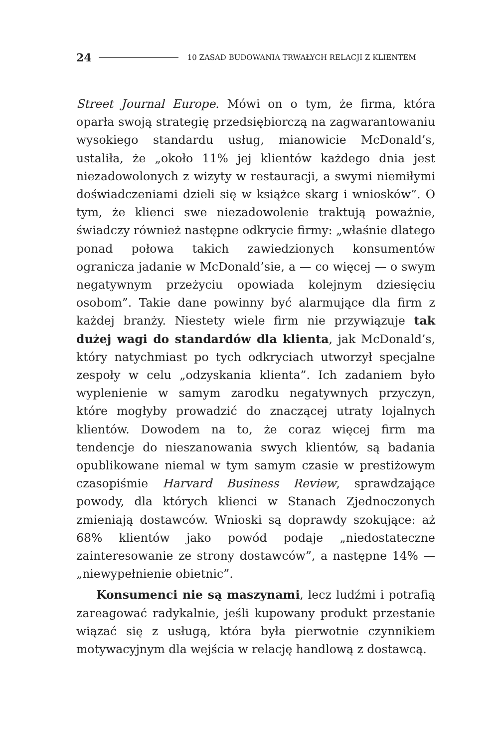24 10 ZASAD BUDOWANIA TRWAŁYCH RELACJI Z KLIENTEM
Street Journal Europe. Mówi on o tym, że firma, która oparła swoją strategię przedsiębiorczą na zagwarantowaniu wysokiego standardu usług, mianowicie McDonald’s, ustaliła, że „około 11% jej klientów każdego dnia jest niezadowolonych z wizyty w restauracji, a swymi niemiłymi doświadczeniami dzieli się w książce skarg i wniosków”. O tym, że klienci swe niezadowolenie traktują poważnie, świadczy również następne odkrycie firmy: „właśnie dlatego ponad połowa takich zawiedzionych konsumentów ogranicza jadanie w McDonald’sie, a — co więcej — o swym negatywnym przeżyciu opowiada kolejnym dziesięciu osobom”. Takie dane powinny być alarmujące dla firm z każdej branży. Niestety wiele firm nie przywiązuje tak dużej wagi do standardów dla klienta, jak McDonald’s, który natychmiast po tych odkryciach utworzył specjalne zespoły w celu „odzyskania klienta”. Ich zadaniem było wyplenienie w samym zarodku negatywnych przyczyn, które mogłyby prowadzić do znaczącej utraty lojalnych klientów. Dowodem na to, że coraz więcej firm ma tendencje do nieszanowania swych klientów, są badania opublikowane niemal w tym samym czasie w prestiżowym czasopiśmie Harvard Business Review, sprawdzające powody, dla których klienci w Stanach Zjednoczonych zmieniają dostawców. Wnioski są doprawdy szokujące: aż 68% klientów jako powód podaje „niedostateczne zainteresowanie ze strony dostawców”, a następne 14% — „niewypełnienie obietnic”.
Konsumenci nie są maszynami, lecz ludźmi i potrafią zareagować radykalnie, jeśli kupowany produkt przestanie wiązać się z usługą, która była pierwotnie czynnikiem motywacyjnym dla wejścia w relację handlową z dostawcą.